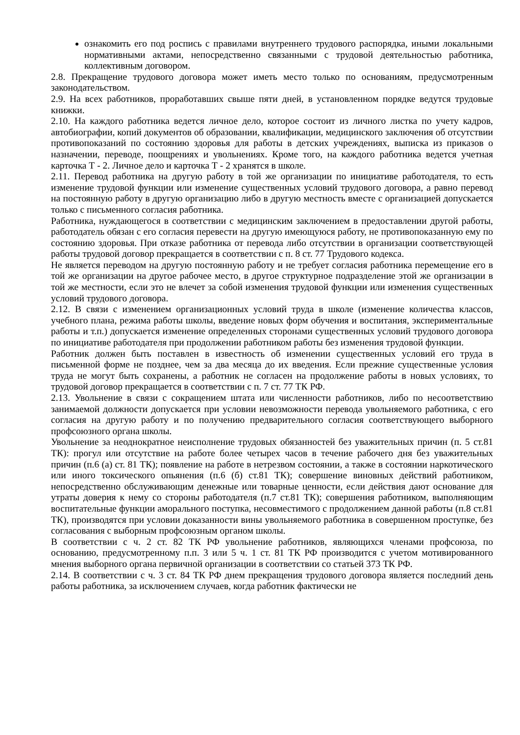ознакомить его под роспись с правилами внутреннего трудового распорядка, иными локальными нормативными актами, непосредственно связанными с трудовой деятельностью работника, коллективным договором.
2.8. Прекращение трудового договора может иметь место только по основаниям, предусмотренным законодательством.
2.9. На всех работников, проработавших свыше пяти дней, в установленном порядке ведутся трудовые книжки.
2.10. На каждого работника ведется личное дело, которое состоит из личного листка по учету кадров, автобиографии, копий документов об образовании, квалификации, медицинского заключения об отсутствии противопоказаний по состоянию здоровья для работы в детских учреждениях, выписка из приказов о назначении, переводе, поощрениях и увольнениях. Кроме того, на каждого работника ведется учетная карточка Т - 2. Личное дело и карточка Т - 2 хранятся в школе.
2.11. Перевод работника на другую работу в той же организации по инициативе работодателя, то есть изменение трудовой функции или изменение существенных условий трудового договора, а равно перевод на постоянную работу в другую организацию либо в другую местность вместе с организацией допускается только с письменного согласия работника.
Работника, нуждающегося в соответствии с медицинским заключением в предоставлении другой работы, работодатель обязан с его согласия перевести на другую имеющуюся работу, не противопоказанную ему по состоянию здоровья. При отказе работника от перевода либо отсутствии в организации соответствующей работы трудовой договор прекращается в соответствии с п. 8 ст. 77 Трудового кодекса.
Не является переводом на другую постоянную работу и не требует согласия работника перемещение его в той же организации на другое рабочее место, в другое структурное подразделение этой же организации в той же местности, если это не влечет за собой изменения трудовой функции или изменения существенных условий трудового договора.
2.12. В связи с изменением организационных условий труда в школе (изменение количества классов, учебного плана, режима работы школы, введение новых форм обучения и воспитания, экспериментальные работы и т.п.) допускается изменение определенных сторонами существенных условий трудового договора по инициативе работодателя при продолжении работником работы без изменения трудовой функции.
Работник должен быть поставлен в известность об изменении существенных условий его труда в письменной форме не позднее, чем за два месяца до их введения. Если прежние существенные условия труда не могут быть сохранены, а работник не согласен на продолжение работы в новых условиях, то трудовой договор прекращается в соответствии с п. 7 ст. 77 ТК РФ.
2.13. Увольнение в связи с сокращением штата или численности работников, либо по несоответствию занимаемой должности допускается при условии невозможности перевода увольняемого работника, с его согласия на другую работу и по получению предварительного согласия соответствующего выборного профсоюзного органа школы.
Увольнение за неоднократное неисполнение трудовых обязанностей без уважительных причин (п. 5 ст.81 ТК): прогул или отсутствие на работе более четырех часов в течение рабочего дня без уважительных причин (п.6 (а) ст. 81 ТК); появление на работе в нетрезвом состоянии, а также в состоянии наркотического или иного токсического опьянения (п.6 (б) ст.81 ТК); совершение виновных действий работником, непосредственно обслуживающим денежные или товарные ценности, если действия дают основание для утраты доверия к нему со стороны работодателя (п.7 ст.81 ТК); совершения работником, выполняющим воспитательные функции аморального поступка, несовместимого с продолжением данной работы (п.8 ст.81 ТК), производятся при условии доказанности вины увольняемого работника в совершенном проступке, без согласования с выборным профсоюзным органом школы.
В соответствии с ч. 2 ст. 82 ТК РФ увольнение работников, являющихся членами профсоюза, по основанию, предусмотренному п.п. 3 или 5 ч. 1 ст. 81 ТК РФ производится с учетом мотивированного мнения выборного органа первичной организации в соответствии со статьей 373 ТК РФ.
2.14. В соответствии с ч. 3 ст. 84 ТК РФ днем прекращения трудового договора является последний день работы работника, за исключением случаев, когда работник фактически не